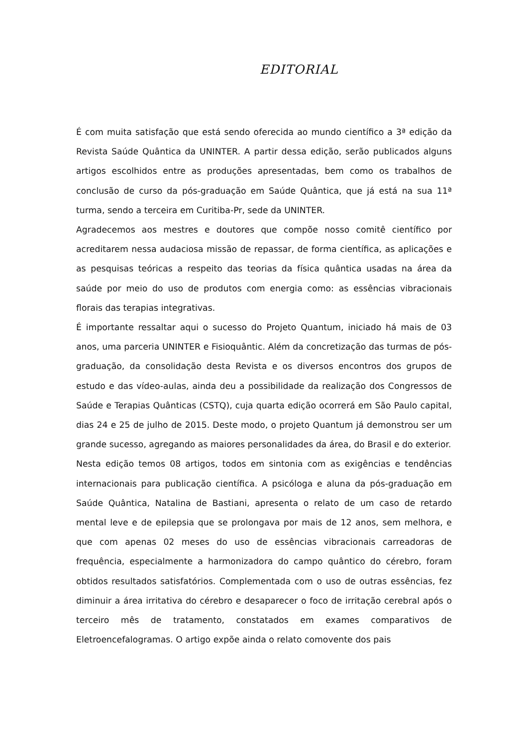EDITORIAL
É com muita satisfação que está sendo oferecida ao mundo científico a 3ª edição da Revista Saúde Quântica da UNINTER. A partir dessa edição, serão publicados alguns artigos escolhidos entre as produções apresentadas, bem como os trabalhos de conclusão de curso da pós-graduação em Saúde Quântica, que já está na sua 11ª turma, sendo a terceira em Curitiba-Pr, sede da UNINTER.
Agradecemos aos mestres e doutores que compõe nosso comitê científico por acreditarem nessa audaciosa missão de repassar, de forma científica, as aplicações e as pesquisas teóricas a respeito das teorias da física quântica usadas na área da saúde por meio do uso de produtos com energia como: as essências vibracionais florais das terapias integrativas.
É importante ressaltar aqui o sucesso do Projeto Quantum, iniciado há mais de 03 anos, uma parceria UNINTER e Fisioquântic. Além da concretização das turmas de pós-graduação, da consolidação desta Revista e os diversos encontros dos grupos de estudo e das vídeo-aulas, ainda deu a possibilidade da realização dos Congressos de Saúde e Terapias Quânticas (CSTQ), cuja quarta edição ocorrerá em São Paulo capital, dias 24 e 25 de julho de 2015. Deste modo, o projeto Quantum já demonstrou ser um grande sucesso, agregando as maiores personalidades da área, do Brasil e do exterior.
Nesta edição temos 08 artigos, todos em sintonia com as exigências e tendências internacionais para publicação científica. A psicóloga e aluna da pós-graduação em Saúde Quântica, Natalina de Bastiani, apresenta o relato de um caso de retardo mental leve e de epilepsia que se prolongava por mais de 12 anos, sem melhora, e que com apenas 02 meses do uso de essências vibracionais carreadoras de frequência, especialmente a harmonizadora do campo quântico do cérebro, foram obtidos resultados satisfatórios. Complementada com o uso de outras essências, fez diminuir a área irritativa do cérebro e desaparecer o foco de irritação cerebral após o terceiro mês de tratamento, constatados em exames comparativos de Eletroencefalogramas. O artigo expõe ainda o relato comovente dos pais